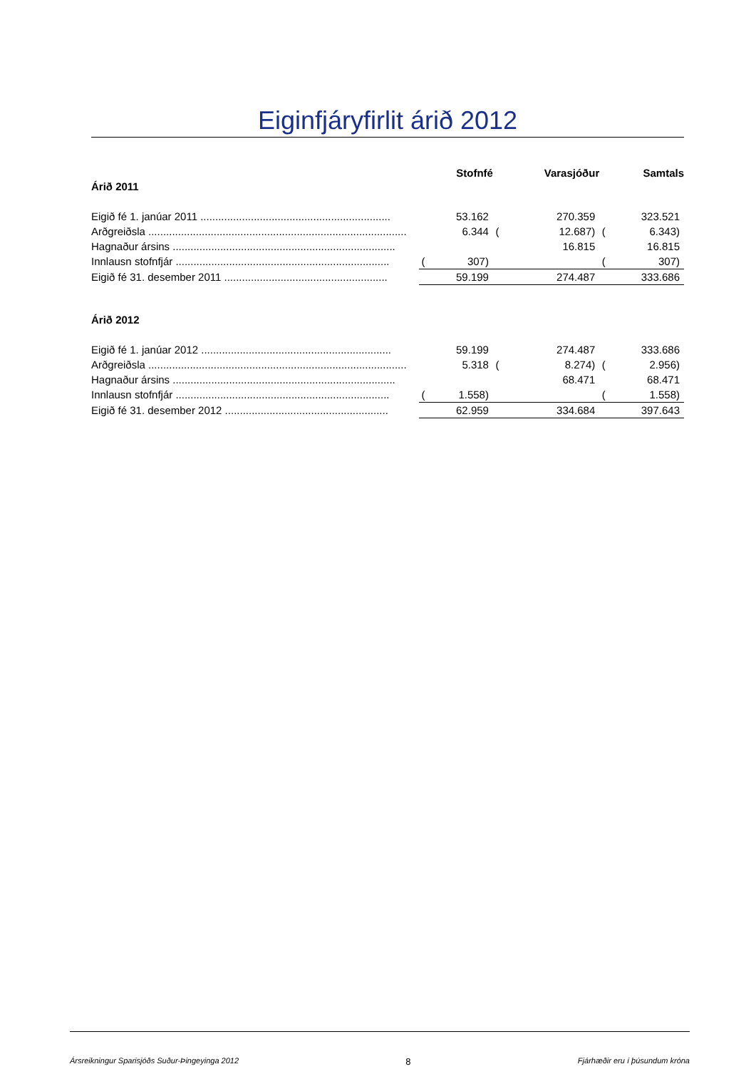Eiginfjáryfirlit árið 2012
| | | Stofnfé | | Varasjóður | | Samtals |
| Árið 2011 | | | | | | |
| Eigið fé 1. janúar 2011 ................................................................ | | 53.162 | | 270.359 | | 323.521 |
| Arðgreiðsla ....................................................................................... | | 6.344 | ( | 12.687) | ( | 6.343) |
| Hagnaður ársins ........................................................................... | | | | 16.815 | | 16.815 |
| Innlausn stofnfjár ........................................................................ | ( | 307) | | | ( | 307) |
| Eigið fé 31. desember 2011 ....................................................... | | 59.199 | | 274.487 | | 333.686 |
| Árið 2012 | | | | | | |
| Eigið fé 1. janúar 2012 ................................................................ | | 59.199 | | 274.487 | | 333.686 |
| Arðgreiðsla ....................................................................................... | | 5.318 | ( | 8.274) | ( | 2.956) |
| Hagnaður ársins ........................................................................... | | | | 68.471 | | 68.471 |
| Innlausn stofnfjár ........................................................................ | ( | 1.558) | | | ( | 1.558) |
| Eigið fé 31. desember 2012 ....................................................... | | 62.959 | | 334.684 | | 397.643 |
Ársreikningur Sparisjóðs Suður-Þingeyinga 2012 8 Fjárhæðir eru í þúsundum króna